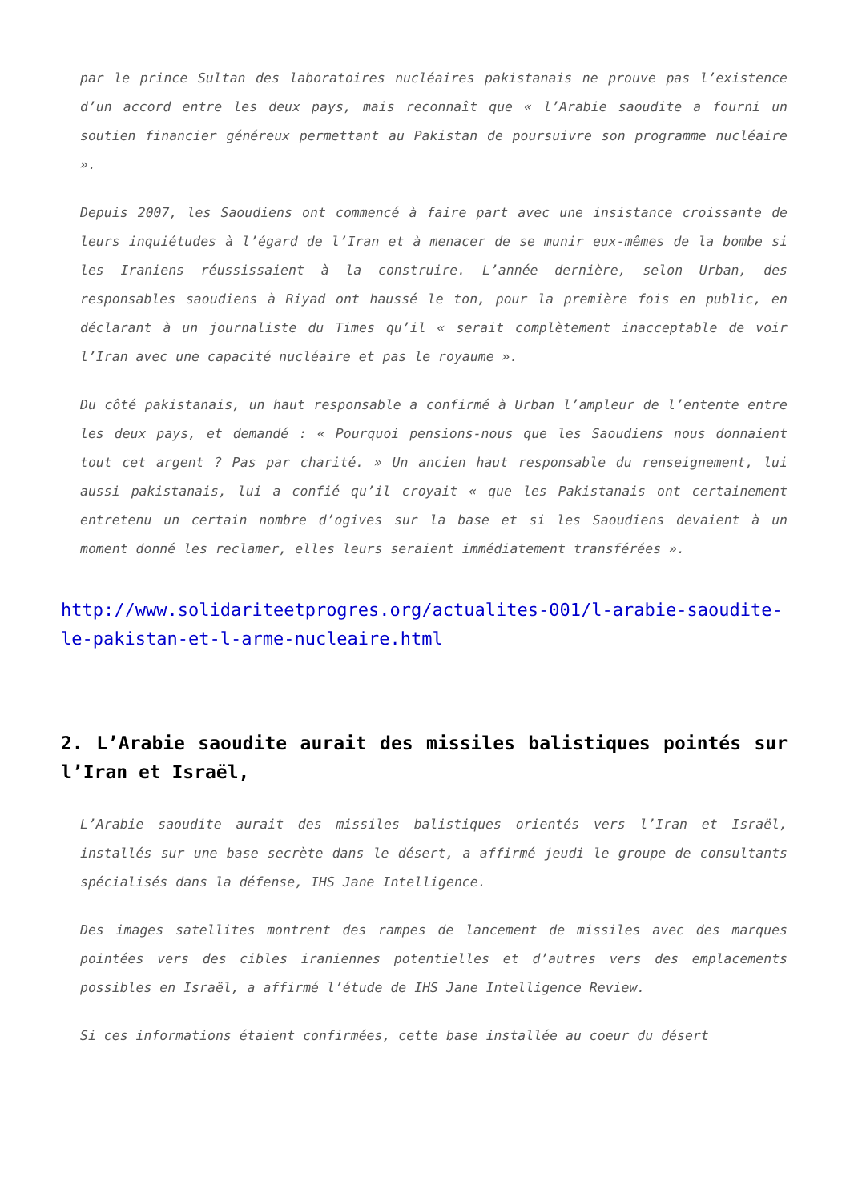par le prince Sultan des laboratoires nucléaires pakistanais ne prouve pas l’existence d’un accord entre les deux pays, mais reconnaît que « l’Arabie saoudite a fourni un soutien financier généreux permettant au Pakistan de poursuivre son programme nucléaire ».
Depuis 2007, les Saoudiens ont commencé à faire part avec une insistance croissante de leurs inquiétudes à l’égard de l’Iran et à menacer de se munir eux-mêmes de la bombe si les Iraniens réussissaient à la construire. L’année dernière, selon Urban, des responsables saoudiens à Riyad ont haussé le ton, pour la première fois en public, en déclarant à un journaliste du Times qu’il « serait complètement inacceptable de voir l’Iran avec une capacité nucléaire et pas le royaume ».
Du côté pakistanais, un haut responsable a confirmé à Urban l’ampleur de l’entente entre les deux pays, et demandé : « Pourquoi pensions-nous que les Saoudiens nous donnaient tout cet argent ? Pas par charité. » Un ancien haut responsable du renseignement, lui aussi pakistanais, lui a confié qu’il croyait « que les Pakistanais ont certainement entretenu un certain nombre d’ogives sur la base et si les Saoudiens devaient à un moment donné les reclamer, elles leurs seraient immédiatement transférées ».
http://www.solidariteetprogres.org/actualites-001/l-arabie-saoudite-le-pakistan-et-l-arme-nucleaire.html
2. L’Arabie saoudite aurait des missiles balistiques pointés sur l’Iran et Israël,
L’Arabie saoudite aurait des missiles balistiques orientés vers l’Iran et Israël, installés sur une base secrète dans le désert, a affirmé jeudi le groupe de consultants spécialisés dans la défense, IHS Jane Intelligence.
Des images satellites montrent des rampes de lancement de missiles avec des marques pointées vers des cibles iraniennes potentielles et d’autres vers des emplacements possibles en Israël, a affirmé l’étude de IHS Jane Intelligence Review.
Si ces informations étaient confirmées, cette base installée au coeur du désert